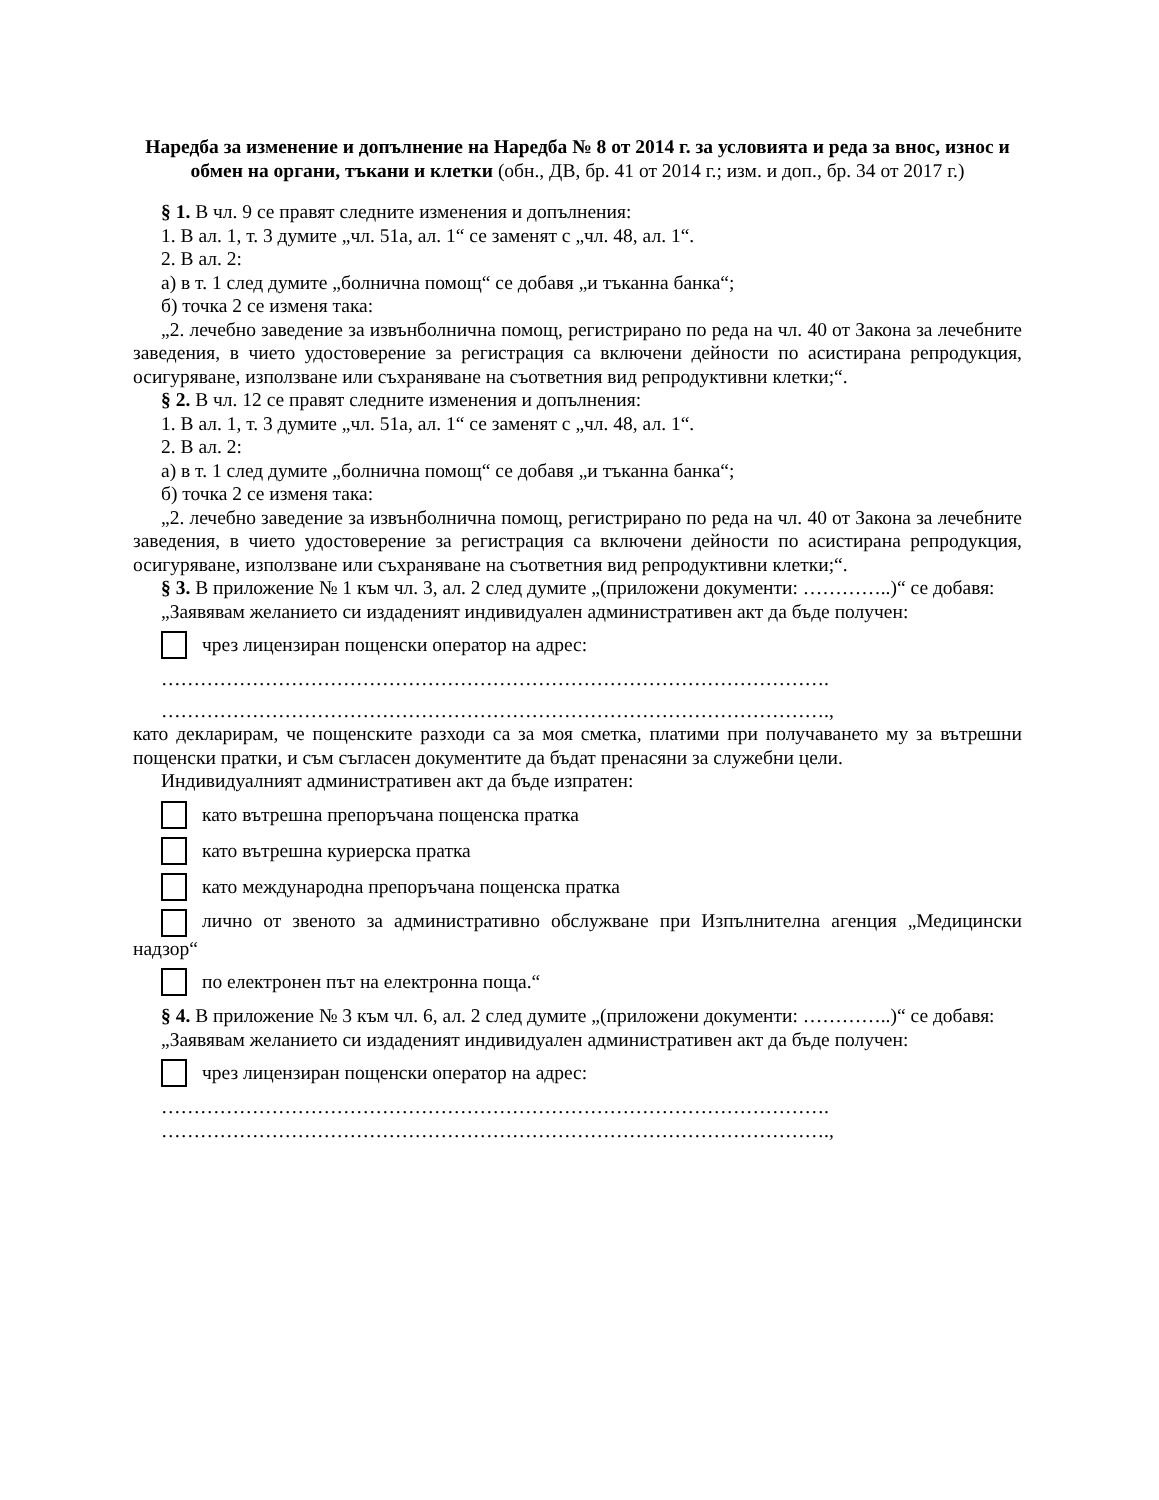Наредба за изменение и допълнение на Наредба № 8 от 2014 г. за условията и реда за внос, износ и обмен на органи, тъкани и клетки (обн., ДВ, бр. 41 от 2014 г.; изм. и доп., бр. 34 от 2017 г.)
§ 1. В чл. 9 се правят следните изменения и допълнения:
1. В ал. 1, т. 3 думите „чл. 51а, ал. 1“ се заменят с „чл. 48, ал. 1“.
2. В ал. 2:
а) в т. 1 след думите „болнична помощ“ се добавя „и тъканна банка“;
б) точка 2 се изменя така:
„2. лечебно заведение за извънболнична помощ, регистрирано по реда на чл. 40 от Закона за лечебните заведения, в чието удостоверение за регистрация са включени дейности по асистирана репродукция, осигуряване, използване или съхраняване на съответния вид репродуктивни клетки;“.
§ 2. В чл. 12 се правят следните изменения и допълнения:
1. В ал. 1, т. 3 думите „чл. 51а, ал. 1“ се заменят с „чл. 48, ал. 1“.
2. В ал. 2:
а) в т. 1 след думите „болнична помощ“ се добавя „и тъканна банка“;
б) точка 2 се изменя така:
„2. лечебно заведение за извънболнична помощ, регистрирано по реда на чл. 40 от Закона за лечебните заведения, в чието удостоверение за регистрация са включени дейности по асистирана репродукция, осигуряване, използване или съхраняване на съответния вид репродуктивни клетки;“.
§ 3. В приложение № 1 към чл. 3, ал. 2 след думите „(приложени документи: …………..)“ се добавя:
„Заявявам желанието си издаденият индивидуален административен акт да бъде получен:
чрез лицензиран пощенски оператор на адрес:
………………………………………………………………………………………….
………………………………………………………………………………………….,
като декларирам, че пощенските разходи са за моя сметка, платими при получаването му за вътрешни пощенски пратки, и съм съгласен документите да бъдат пренасяни за служебни цели.
Индивидуалният административен акт да бъде изпратен:
като вътрешна препоръчана пощенска пратка
като вътрешна куриерска пратка
като международна препоръчана пощенска пратка
лично от звеното за административно обслужване при Изпълнителна агенция „Медицински надзор“
по електронен път на електронна поща.“
§ 4. В приложение № 3 към чл. 6, ал. 2 след думите „(приложени документи: …………..)“ се добавя:
„Заявявам желанието си издаденият индивидуален административен акт да бъде получен:
чрез лицензиран пощенски оператор на адрес:
………………………………………………………………………………………….
………………………………………………………………………………………….,